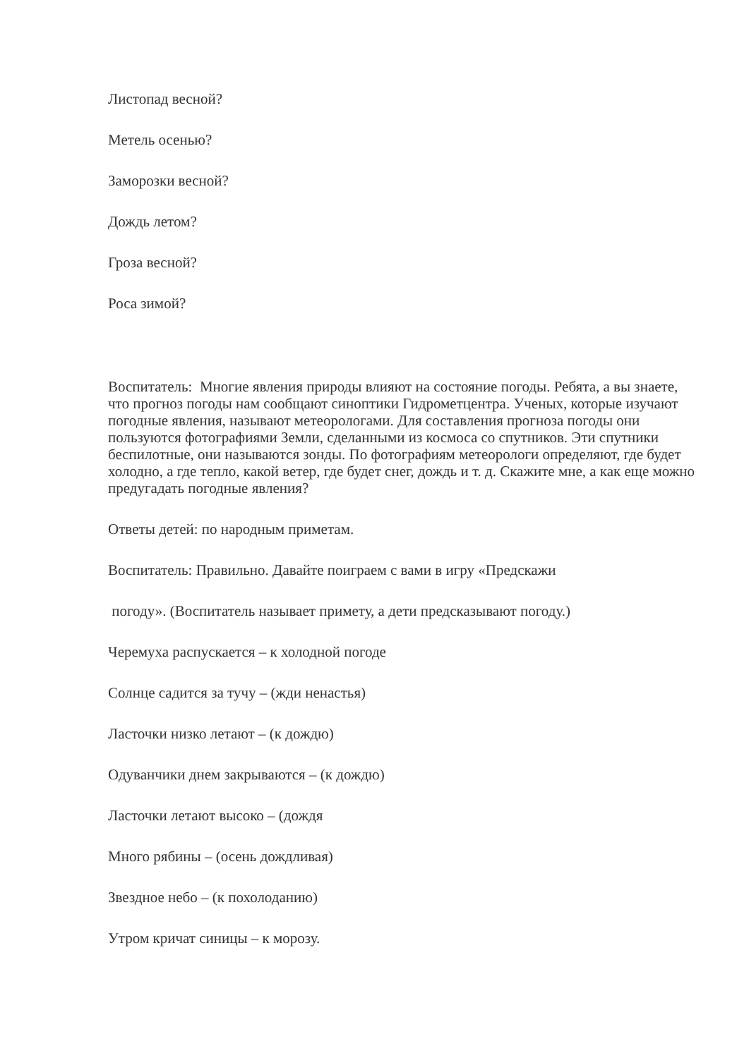Листопад весной?
Метель осенью?
Заморозки весной?
Дождь летом?
Гроза весной?
Роса зимой?
Воспитатель: Многие явления природы влияют на состояние погоды. Ребята, а вы знаете, что прогноз погоды нам сообщают синоптики Гидрометцентра. Ученых, которые изучают погодные явления, называют метеорологами. Для составления прогноза погоды они пользуются фотографиями Земли, сделанными из космоса со спутников. Эти спутники беспилотные, они называются зонды. По фотографиям метеорологи определяют, где будет холодно, а где тепло, какой ветер, где будет снег, дождь и т. д. Скажите мне, а как еще можно предугадать погодные явления?
Ответы детей: по народным приметам.
Воспитатель: Правильно. Давайте поиграем с вами в игру «Предскажи
погоду». (Воспитатель называет примету, а дети предсказывают погоду.)
Черемуха распускается – к холодной погоде
Солнце садится за тучу – (жди ненастья)
Ласточки низко летают – (к дождю)
Одуванчики днем закрываются – (к дождю)
Ласточки летают высоко – (дождя
Много рябины – (осень дождливая)
Звездное небо – (к похолоданию)
Утром кричат синицы – к морозу.